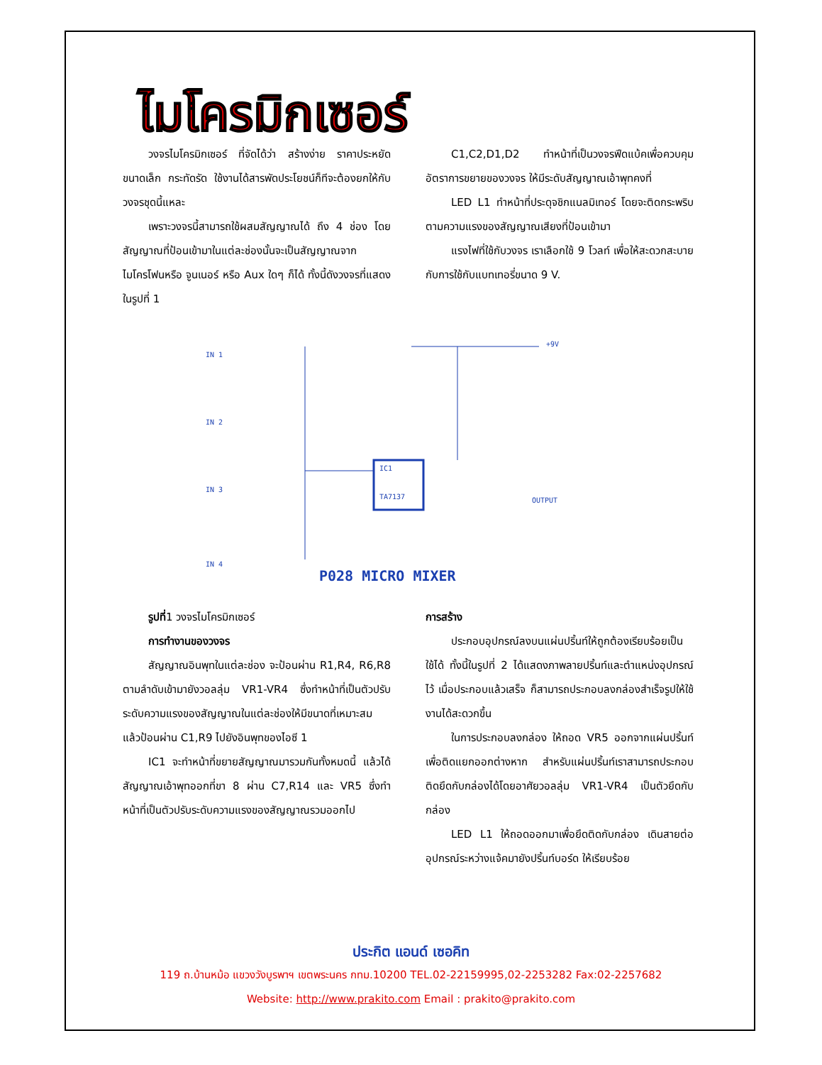ไมโครมิกเซอร์
วงจรไมโครมิกเซอร์ ที่จัดได้ว่า สร้างง่าย ราคาประหยัด ขนาดเล็ก กระทัดรัด ใช้งานได้สารพัดประโยชน์ก็ทีจะต้องยกให้กับวงจรชุดนี้แหละ
เพราะวงจรนี้สามารถใช้ผสมสัญญาณได้ ถึง 4 ช่อง โดยสัญญาณที่ป้อนเข้ามาในแต่ละช่องนั้นจะเป็นสัญญาณจากไมโครโฟนหรือ จูนเนอร์ หรือ Aux ใดๆ ก็ได้ ทั้งนี้ดังวงจรที่แสดงในรูปที่ 1
C1,C2,D1,D2 ทำหน้าที่เป็นวงจรฟีดแบ้คเพื่อควบคุมอัตราการขยายของวงจร ให้มีระดับสัญญาณเอ้าพุทคงที่
LED L1 ทำหน้าที่ประดุจชิกแนลมิเทอร์ โดยจะติดกระพริบตามความแรงของสัญญาณเสียงที่ป้อนเข้ามา
แรงไฟที่ใช้กับวงจร เราเลือกใช้ 9 โวลท์ เพื่อให้สะดวกสะบายกับการใช้กับแบทเทอรี่ขนาด 9 V.
IN 1
IN 2
IN 3
IN 4
IC1
TA7137
+9V
OUTPUT
P028 MICRO MIXER
รูปที่1 วงจรไมโครมิกเซอร์
การทำงานของวงจร
สัญญาณอินพุทในแต่ละช่อง จะป้อนผ่าน R1,R4, R6,R8 ตามลำดับเข้ามายังวอลลุ่ม VR1-VR4 ซึ่งทำหน้าที่เป็นตัวปรับระดับความแรงของสัญญาณในแต่ละช่องให้มีขนาดที่เหมาะสม แล้วป้อนผ่าน C1,R9 ไปยังอินพุทของไอซี 1
IC1 จะทำหน้าที่ขยายสัญญาณมารวมกันทั้งหมดนี้ แล้วได้สัญญาณเอ้าพุทออกที่ขา 8 ผ่าน C7,R14 และ VR5 ซึ่งทำหน้าที่เป็นตัวปรับระดับความแรงของสัญญาณรวมออกไป
การสร้าง
ประกอบอุปกรณ์ลงบนแผ่นปริ้นท์ให้ถูกต้องเรียบร้อยเป็นใช้ได้ ทั้งนี้ในรูปที่ 2 ได้แสดงภาพลายปริ้นท์และตำแหน่งอุปกรณ์ไว้ เมื่อประกอบแล้วเสร็จ ก็สามารถประกอบลงกล่องสำเร็จรูปให้ใช้งานได้สะดวกขึ้น
ในการประกอบลงกล่อง ให้ถอด VR5 ออกจากแผ่นปริ้นท์เพื่อติดแยกออกต่างหาก สำหรับแผ่นปริ้นท์เราสามารถประกอบติดยึดกับกล่องได้โดยอาศัยวอลลุ่ม VR1-VR4 เป็นตัวยึดกับกล่อง
LED L1 ให้ถอดออกมาเพื่อยึดติดกับกล่อง เดินสายต่ออุปกรณ์ระหว่างแจ้คมายังปริ้นท์บอร์ด ให้เรียบร้อย
ประกิต แอนด์ เซอคิท
119 ถ.บ้านหม้อ แขวงวังบูรพาฯ เขตพระนคร กทม.10200 TEL.02-22159995,02-2253282 Fax:02-2257682
Website: http://www.prakito.com Email : prakito@prakito.com